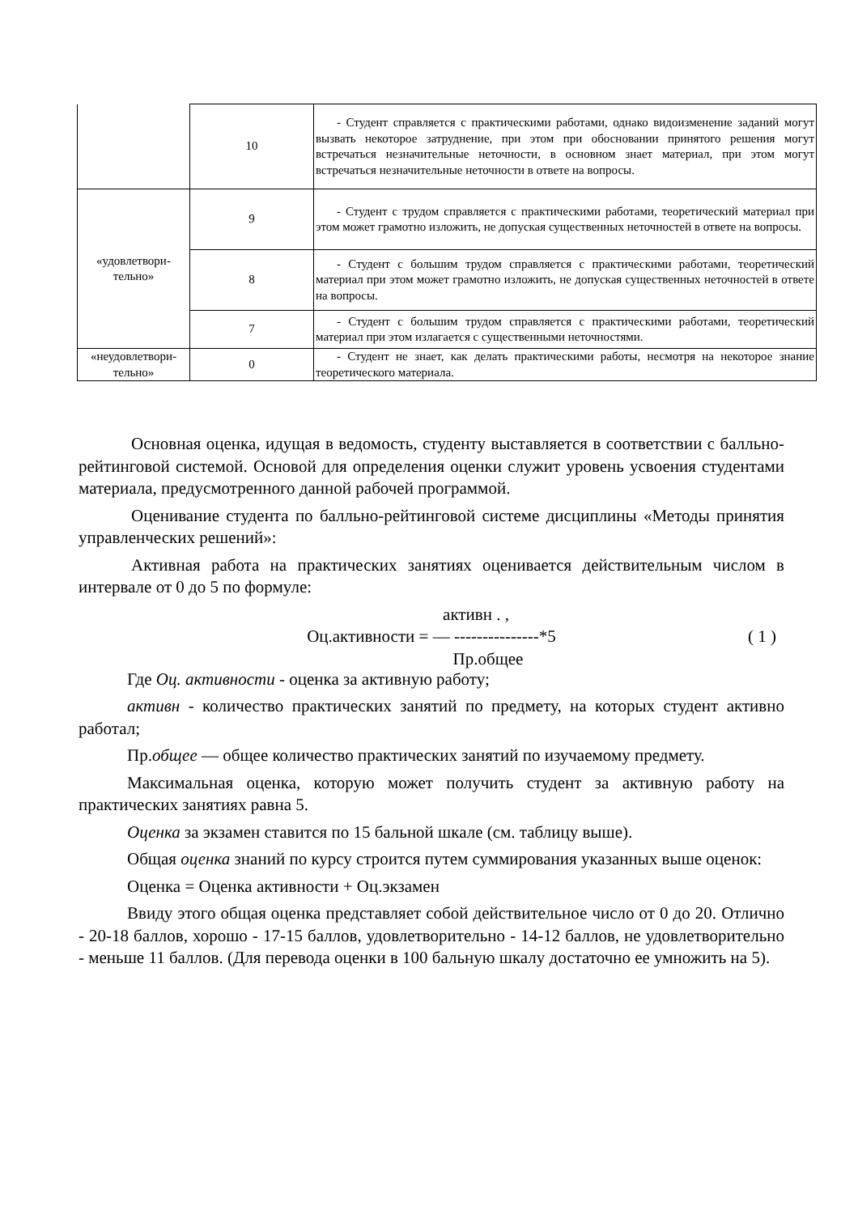| | 10 | - Студент справляется с практическими работами, однако видоизменение заданий могут вызвать некоторое затруднение, при этом при обосновании принятого решения могут встречаться незначительные неточности, в основном знает материал, при этом могут встречаться незначительные неточности в ответе на вопросы. |
| «удовлетвори- тельно» | 9 | - Студент с трудом справляется с практическими работами, теоретический материал при этом может грамотно изложить, не допуская существенных неточностей в ответе на вопросы. |
| | 8 | - Студент с большим трудом справляется с практическими работами, теоретический материал при этом может грамотно изложить, не допуская существенных неточностей в ответе на вопросы. |
| | 7 | - Студент с большим трудом справляется с практическими работами, теоретический материал при этом излагается с существенными неточностями. |
| «неудовлетвори- тельно» | 0 | - Студент не знает, как делать практическими работы, несмотря на некоторое знание теоретического материала. |
Основная оценка, идущая в ведомость, студенту выставляется в соответствии с балльно-рейтинговой системой. Основой для определения оценки служит уровень усвоения студентами материала, предусмотренного данной рабочей программой.
Оценивание студента по балльно-рейтинговой системе дисциплины «Методы принятия управленческих решений»:
Активная работа на практических занятиях оценивается действительным числом в интервале от 0 до 5 по формуле:
активн . ,
Оц.активности = — ---------------*5 ( 1 )
Пр.общее
Где Оц. активности - оценка за активную работу;
активн - количество практических занятий по предмету, на которых студент активно работал;
Пр.общее — общее количество практических занятий по изучаемому предмету.
Максимальная оценка, которую может получить студент за активную работу на практических занятиях равна 5.
Оценка за экзамен ставится по 15 бальной шкале (см. таблицу выше).
Общая оценка знаний по курсу строится путем суммирования указанных выше оценок:
Оценка = Оценка активности + Оц.экзамен
Ввиду этого общая оценка представляет собой действительное число от 0 до 20. Отлично - 20-18 баллов, хорошо - 17-15 баллов, удовлетворительно - 14-12 баллов, не удовлетворительно - меньше 11 баллов. (Для перевода оценки в 100 бальную шкалу достаточно ее умножить на 5).